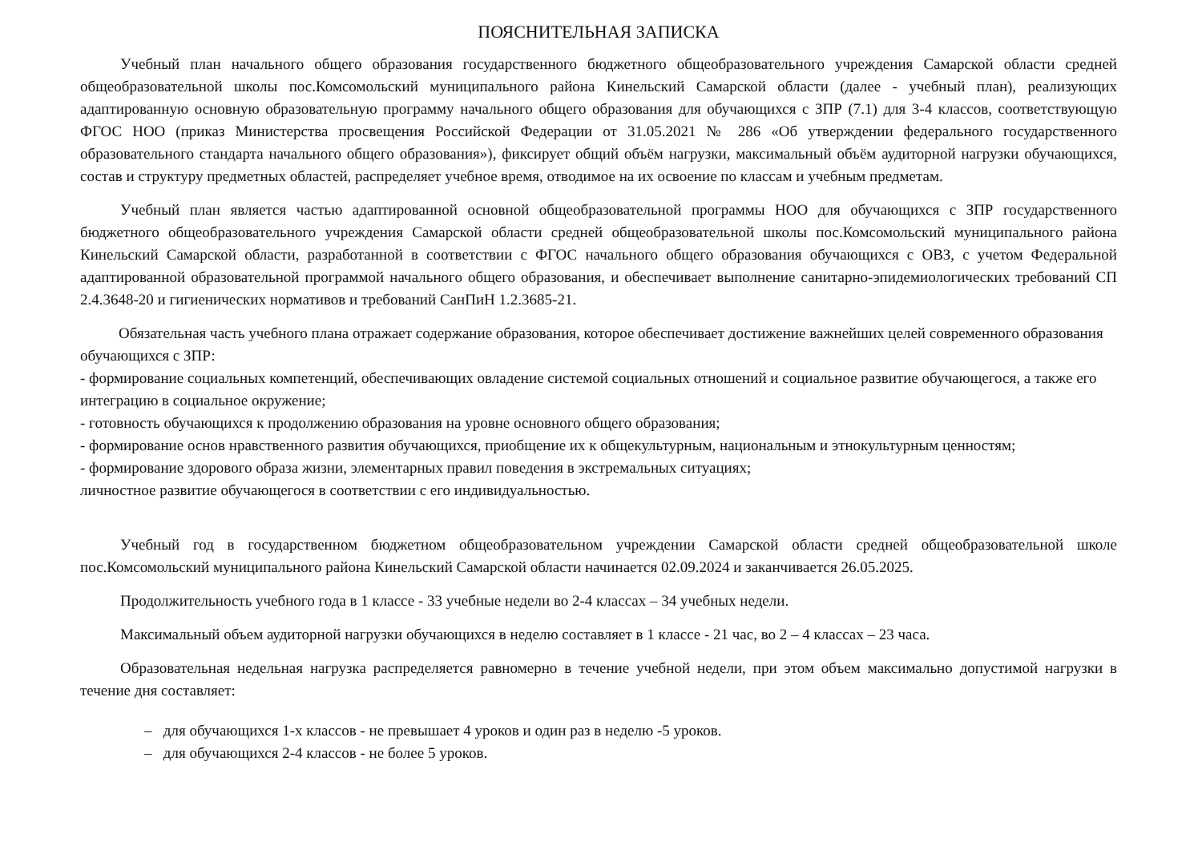ПОЯСНИТЕЛЬНАЯ ЗАПИСКА
Учебный план начального общего образования государственного бюджетного общеобразовательного учреждения Самарской области средней общеобразовательной школы пос.Комсомольский муниципального района Кинельский Самарской области (далее - учебный план), реализующих адаптированную основную образовательную программу начального общего образования для обучающихся с ЗПР (7.1) для 3-4 классов, соответствующую ФГОС НОО (приказ Министерства просвещения Российской Федерации от 31.05.2021 № 286 «Об утверждении федерального государственного образовательного стандарта начального общего образования»), фиксирует общий объём нагрузки, максимальный объём аудиторной нагрузки обучающихся, состав и структуру предметных областей, распределяет учебное время, отводимое на их освоение по классам и учебным предметам.
Учебный план является частью адаптированной основной общеобразовательной программы НОО для обучающихся с ЗПР государственного бюджетного общеобразовательного учреждения Самарской области средней общеобразовательной школы пос.Комсомольский муниципального района Кинельский Самарской области, разработанной в соответствии с ФГОС начального общего образования обучающихся с ОВЗ, с учетом Федеральной адаптированной образовательной программой начального общего образования, и обеспечивает выполнение санитарно-эпидемиологических требований СП 2.4.3648-20 и гигиенических нормативов и требований СанПиН 1.2.3685-21.
Обязательная часть учебного плана отражает содержание образования, которое обеспечивает достижение важнейших целей современного образования обучающихся с ЗПР:
- формирование социальных компетенций, обеспечивающих овладение системой социальных отношений и социальное развитие обучающегося, а также его интеграцию в социальное окружение;
- готовность обучающихся к продолжению образования на уровне основного общего образования;
- формирование основ нравственного развития обучающихся, приобщение их к общекультурным, национальным и этнокультурным ценностям;
- формирование здорового образа жизни, элементарных правил поведения в экстремальных ситуациях;
личностное развитие обучающегося в соответствии с его индивидуальностью.
Учебный год в государственном бюджетном общеобразовательном учреждении Самарской области средней общеобразовательной школе пос.Комсомольский муниципального района Кинельский Самарской области начинается 02.09.2024 и заканчивается 26.05.2025.
Продолжительность учебного года в 1 классе - 33 учебные недели во 2-4 классах – 34 учебных недели.
Максимальный объем аудиторной нагрузки обучающихся в неделю составляет в 1 классе - 21 час, во 2 – 4 классах – 23 часа.
Образовательная недельная нагрузка распределяется равномерно в течение учебной недели, при этом объем максимально допустимой нагрузки в течение дня составляет:
– для обучающихся 1-х классов - не превышает 4 уроков и один раз в неделю -5 уроков.
– для обучающихся 2-4 классов - не более 5 уроков.